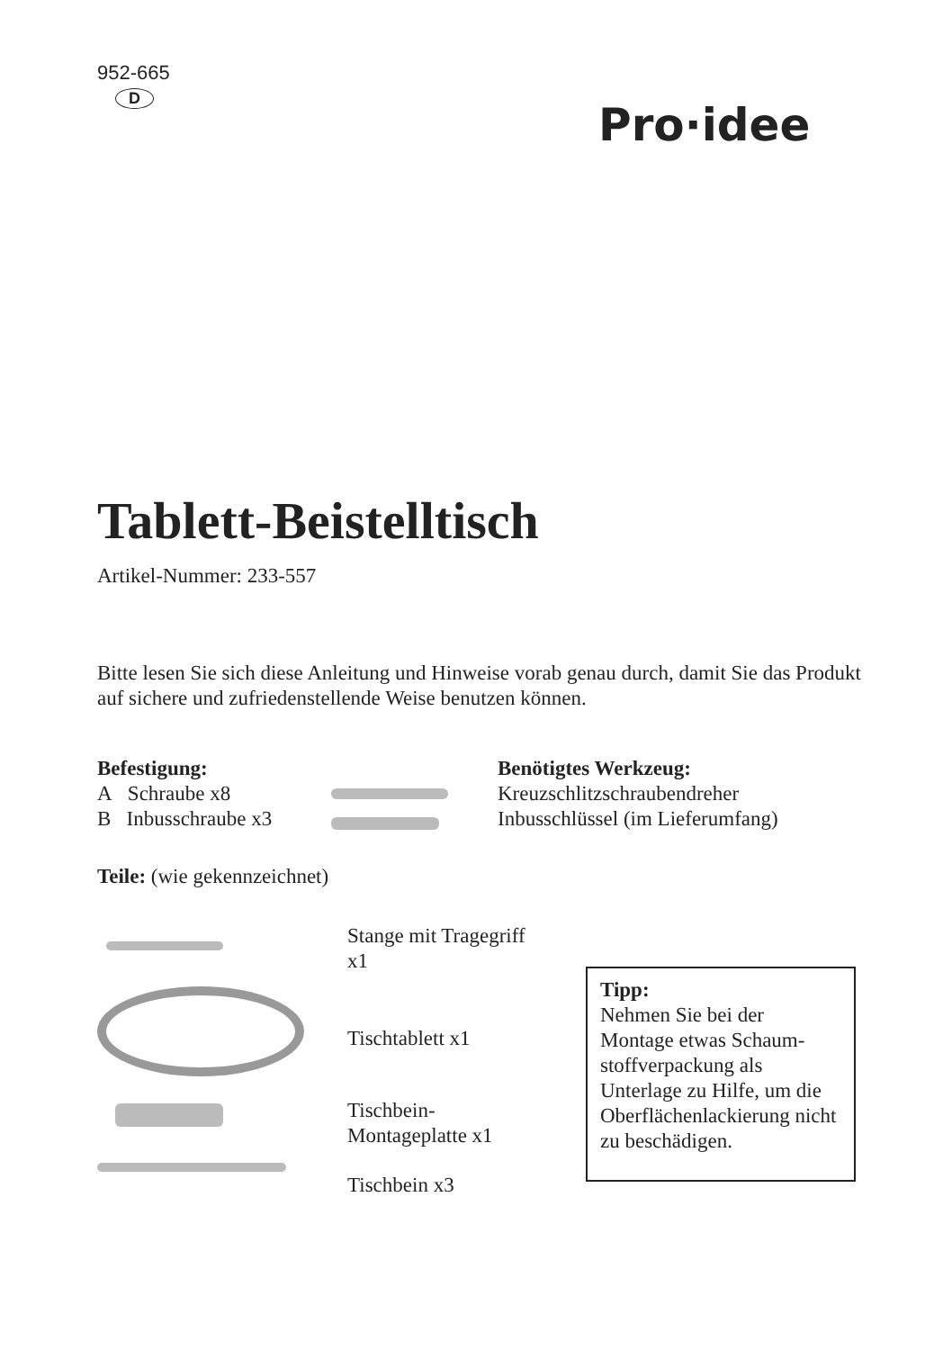952-665
D
Pro·idee
Tablett-Beistelltisch
Artikel-Nummer: 233-557
Bitte lesen Sie sich diese Anleitung und Hinweise vorab genau durch, damit Sie das Produkt auf sichere und zufriedenstellende Weise benutzen können.
Befestigung:
A Schraube x8
B Inbusschraube x3
Benötigtes Werkzeug:
Kreuzschlitzschraubendreher
Inbusschlüssel (im Lieferumfang)
Teile: (wie gekennzeichnet)
Stange mit Tragegriff
x1
Tischtablett x1
Tischbein-
Montageplatte x1
Tischbein x3
Tipp:
Nehmen Sie bei der Montage etwas Schaum-stoffverpackung als Unterlage zu Hilfe, um die Oberflächenlackierung nicht zu beschädigen.